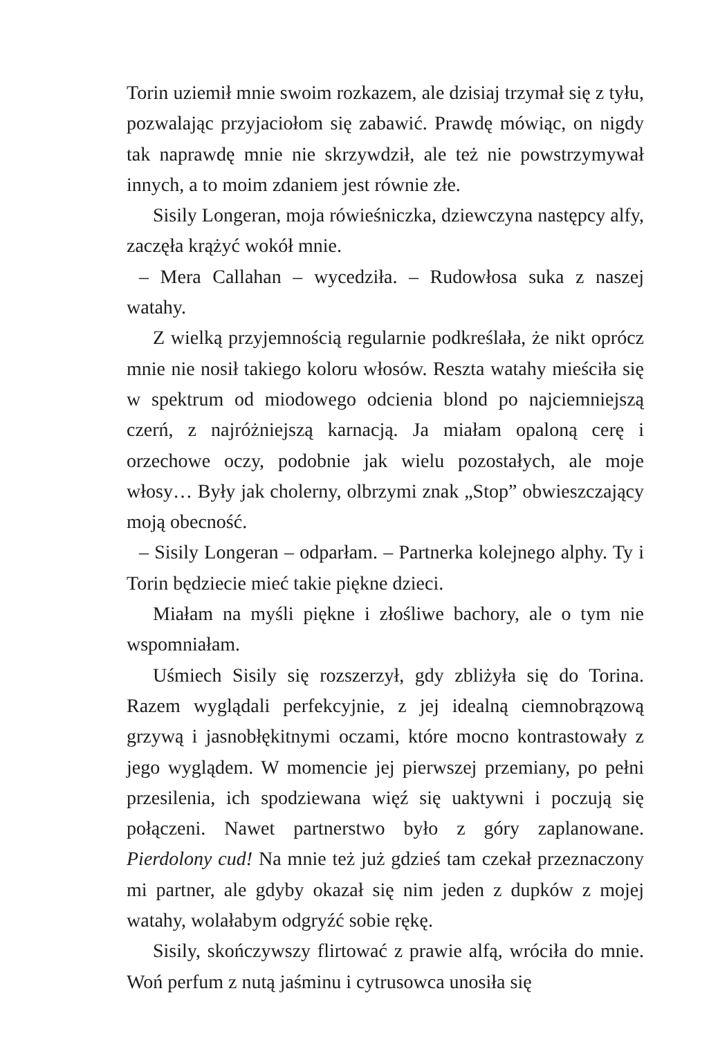Torin uziemił mnie swoim rozkazem, ale dzisiaj trzymał się z tyłu, pozwalając przyjaciołom się zabawić. Prawdę mówiąc, on nigdy tak naprawdę mnie nie skrzywdził, ale też nie powstrzymywał innych, a to moim zdaniem jest równie złe.
Sisily Longeran, moja rówieśniczka, dziewczyna następcy alfy, zaczęła krążyć wokół mnie.
– Mera Callahan – wycedziła. – Rudowłosa suka z naszej watahy.
Z wielką przyjemnością regularnie podkreślała, że nikt oprócz mnie nie nosił takiego koloru włosów. Reszta watahy mieściła się w spektrum od miodowego odcienia blond po najciemniejszą czerń, z najróżniejszą karnacją. Ja miałam opaloną cerę i orzechowe oczy, podobnie jak wielu pozostałych, ale moje włosy… Były jak cholerny, olbrzymi znak „Stop” obwieszczający moją obecność.
– Sisily Longeran – odparłam. – Partnerka kolejnego alphy. Ty i Torin będziecie mieć takie piękne dzieci.
Miałam na myśli piękne i złośliwe bachory, ale o tym nie wspomniałam.
Uśmiech Sisily się rozszerzył, gdy zbliżyła się do Torina. Razem wyglądali perfekcyjnie, z jej idealną ciemnobrązową grzywą i jasnobłękitnymi oczami, które mocno kontrastowały z jego wyglądem. W momencie jej pierwszej przemiany, po pełni przesilenia, ich spodziewana więź się uaktywni i poczują się połączeni. Nawet partnerstwo było z góry zaplanowane. Pierdolony cud! Na mnie też już gdzieś tam czekał przeznaczony mi partner, ale gdyby okazał się nim jeden z dupków z mojej watahy, wolałabym odgryźć sobie rękę.
Sisily, skończywszy flirtować z prawie alfą, wróciła do mnie. Woń perfum z nutą jaśminu i cytrusowca unosiła się